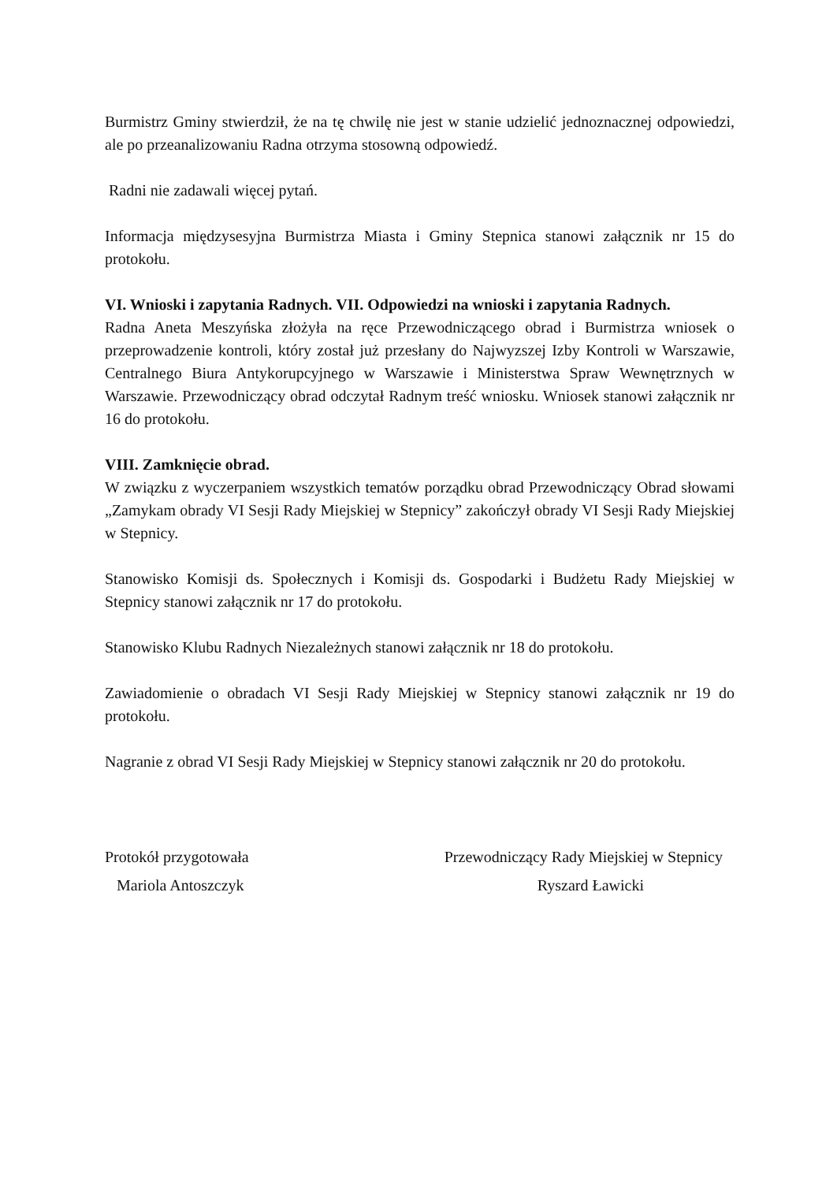Burmistrz Gminy stwierdził, że na tę chwilę nie jest w stanie udzielić jednoznacznej odpowiedzi, ale po przeanalizowaniu Radna otrzyma stosowną odpowiedź.
Radni nie zadawali więcej pytań.
Informacja międzysesyjna Burmistrza Miasta i Gminy Stepnica stanowi załącznik nr 15 do protokołu.
VI. Wnioski i zapytania Radnych. VII. Odpowiedzi na wnioski i zapytania Radnych.
Radna Aneta Meszyńska złożyła na ręce Przewodniczącego obrad i Burmistrza wniosek o przeprowadzenie kontroli, który został już przesłany do Najwyzszej Izby Kontroli w Warszawie, Centralnego Biura Antykorupcyjnego w Warszawie i Ministerstwa Spraw Wewnętrznych w Warszawie. Przewodniczący obrad odczytał Radnym treść wniosku. Wniosek stanowi załącznik nr 16 do protokołu.
VIII. Zamknięcie obrad.
W związku z wyczerpaniem wszystkich tematów porządku obrad Przewodniczący Obrad słowami „Zamykam obrady VI Sesji Rady Miejskiej w Stepnicy” zakończył obrady VI Sesji Rady Miejskiej w Stepnicy.
Stanowisko Komisji ds. Społecznych i Komisji ds. Gospodarki i Budżetu Rady Miejskiej w Stepnicy stanowi załącznik nr 17 do protokołu.
Stanowisko Klubu Radnych Niezależnych stanowi załącznik nr 18 do protokołu.
Zawiadomienie o obradach VI Sesji Rady Miejskiej w Stepnicy stanowi załącznik nr 19 do protokołu.
Nagranie z obrad VI Sesji Rady Miejskiej w Stepnicy stanowi załącznik nr 20 do protokołu.
Protokół przygotowała
Mariola Antoszczyk
Przewodniczący Rady Miejskiej w Stepnicy
Ryszard Ławicki